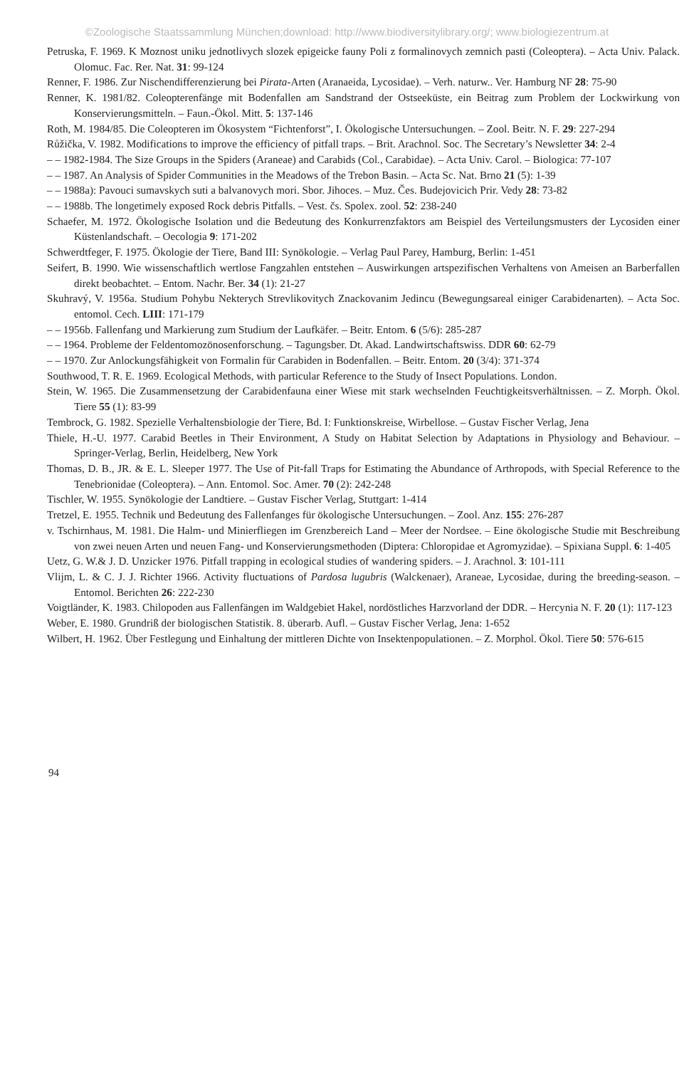©Zoologische Staatssammlung München;download: http://www.biodiversitylibrary.org/; www.biologiezentrum.at
Petruska, F. 1969. K Moznost uniku jednotlivych slozek epigeicke fauny Poli z formalinovych zemnich pasti (Coleoptera). – Acta Univ. Palack. Olomuc. Fac. Rer. Nat. 31: 99-124
Renner, F. 1986. Zur Nischendifferenzierung bei Pirata-Arten (Aranaeida, Lycosidae). – Verh. naturw.. Ver. Hamburg NF 28: 75-90
Renner, K. 1981/82. Coleopterenfänge mit Bodenfallen am Sandstrand der Ostseeküste, ein Beitrag zum Problem der Lockwirkung von Konservierungsmitteln. – Faun.-Ökol. Mitt. 5: 137-146
Roth, M. 1984/85. Die Coleopteren im Ökosystem “Fichtenforst”, I. Ökologische Untersuchungen. – Zool. Beitr. N. F. 29: 227-294
Růžička, V. 1982. Modifications to improve the efficiency of pitfall traps. – Brit. Arachnol. Soc. The Secretary’s Newsletter 34: 2-4
– – 1982-1984. The Size Groups in the Spiders (Araneae) and Carabids (Col., Carabidae). – Acta Univ. Carol. – Biologica: 77-107
– – 1987. An Analysis of Spider Communities in the Meadows of the Trebon Basin. – Acta Sc. Nat. Brno 21 (5): 1-39
– – 1988a): Pavouci sumavskych suti a balvanovych mori. Sbor. Jihoces. – Muz. Čes. Budejovicich Prir. Vedy 28: 73-82
– – 1988b. The longetimely exposed Rock debris Pitfalls. – Vest. čs. Spolex. zool. 52: 238-240
Schaefer, M. 1972. Ökologische Isolation und die Bedeutung des Konkurrenzfaktors am Beispiel des Verteilungsmusters der Lycosiden einer Küstenlandschaft. – Oecologia 9: 171-202
Schwerdtfeger, F. 1975. Ökologie der Tiere, Band III: Synökologie. – Verlag Paul Parey, Hamburg, Berlin: 1-451
Seifert, B. 1990. Wie wissenschaftlich wertlose Fangzahlen entstehen – Auswirkungen artspezifischen Verhaltens von Ameisen an Barberfallen direkt beobachtet. – Entom. Nachr. Ber. 34 (1): 21-27
Skuhravý, V. 1956a. Studium Pohybu Nekterych Strevlikovitych Znackovanim Jedincu (Bewegungsareal einiger Carabidenarten). – Acta Soc. entomol. Cech. LIII: 171-179
– – 1956b. Fallenfang und Markierung zum Studium der Laufkäfer. – Beitr. Entom. 6 (5/6): 285-287
– – 1964. Probleme der Feldentomozönosenforschung. – Tagungsber. Dt. Akad. Landwirtschaftswiss. DDR 60: 62-79
– – 1970. Zur Anlockungsfähigkeit von Formalin für Carabiden in Bodenfallen. – Beitr. Entom. 20 (3/4): 371-374
Southwood, T. R. E. 1969. Ecological Methods, with particular Reference to the Study of Insect Populations. London.
Stein, W. 1965. Die Zusammensetzung der Carabidenfauna einer Wiese mit stark wechselnden Feuchtigkeitsverhältnissen. – Z. Morph. Ökol. Tiere 55 (1): 83-99
Tembrock, G. 1982. Spezielle Verhaltensbiologie der Tiere, Bd. I: Funktionskreise, Wirbellose. – Gustav Fischer Verlag, Jena
Thiele, H.-U. 1977. Carabid Beetles in Their Environment, A Study on Habitat Selection by Adaptations in Physiology and Behaviour. – Springer-Verlag, Berlin, Heidelberg, New York
Thomas, D. B., JR. & E. L. Sleeper 1977. The Use of Pit-fall Traps for Estimating the Abundance of Arthropods, with Special Reference to the Tenebrionidae (Coleoptera). – Ann. Entomol. Soc. Amer. 70 (2): 242-248
Tischler, W. 1955. Synökologie der Landtiere. – Gustav Fischer Verlag, Stuttgart: 1-414
Tretzel, E. 1955. Technik und Bedeutung des Fallenfanges für ökologische Untersuchungen. – Zool. Anz. 155: 276-287
v. Tschirnhaus, M. 1981. Die Halm- und Minierfliegen im Grenzbereich Land – Meer der Nordsee. – Eine ökologische Studie mit Beschreibung von zwei neuen Arten und neuen Fang- und Konservierungsmethoden (Diptera: Chloropidae et Agromyzidae). – Spixiana Suppl. 6: 1-405
Uetz, G. W.& J. D. Unzicker 1976. Pitfall trapping in ecological studies of wandering spiders. – J. Arachnol. 3: 101-111
Vlijm, L. & C. J. J. Richter 1966. Activity fluctuations of Pardosa lugubris (Walckenaer), Araneae, Lycosidae, during the breeding-season. – Entomol. Berichten 26: 222-230
Voigtländer, K. 1983. Chilopoden aus Fallenfängen im Waldgebiet Hakel, nordöstliches Harzvorland der DDR. – Hercynia N. F. 20 (1): 117-123
Weber, E. 1980. Grundriß der biologischen Statistik. 8. überarb. Aufl. – Gustav Fischer Verlag, Jena: 1-652
Wilbert, H. 1962. Über Festlegung und Einhaltung der mittleren Dichte von Insektenpopulationen. – Z. Morphol. Ökol. Tiere 50: 576-615
94